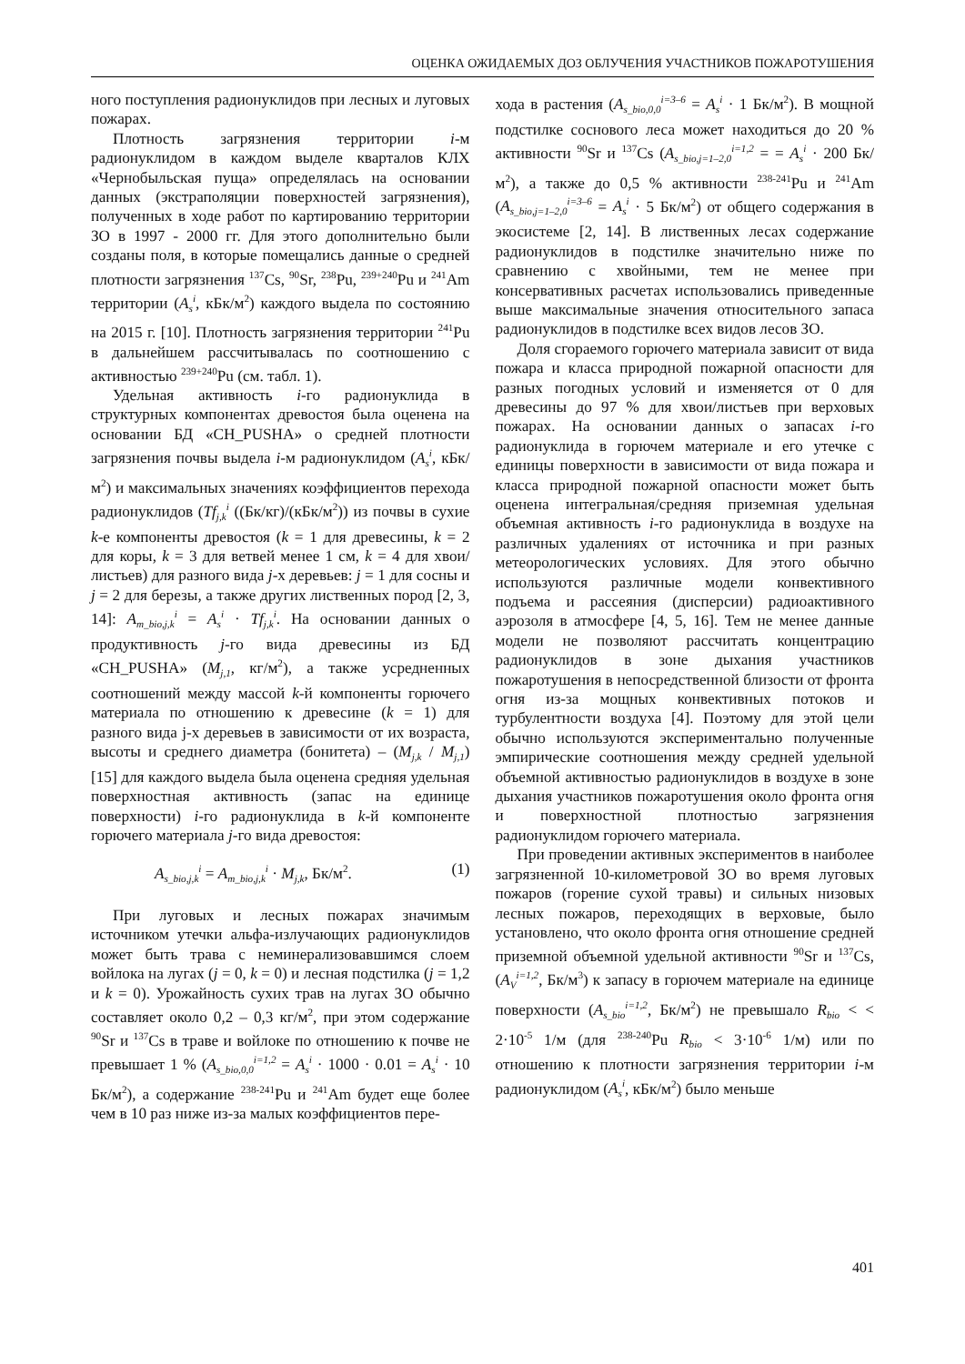ОЦЕНКА ОЖИДАЕМЫХ ДОЗ ОБЛУЧЕНИЯ УЧАСТНИКОВ ПОЖАРОТУШЕНИЯ
ного поступления радионуклидов при лесных и луговых пожарах.
Плотность загрязнения территории i-м радионуклидом в каждом выделе кварталов КЛХ «Чернобыльская пуща» определялась на основании данных (экстраполяции поверхностей загрязнения), полученных в ходе работ по картированию территории ЗО в 1997 - 2000 гг. Для этого дополнительно были созданы поля, в которые помещались данные о средней плотности загрязнения <sup>137</sup>Cs, <sup>90</sup>Sr, <sup>238</sup>Pu, <sup>239+240</sup>Pu и <sup>241</sup>Am территории (A<sub>s</sub><sup>i</sup>, кБк/м<sup>2</sup>) каждого выдела по состоянию на 2015 г. [10]. Плотность загрязнения территории <sup>241</sup>Pu в дальнейшем рассчитывалась по соотношению с активностью <sup>239+240</sup>Pu (см. табл. 1).
Удельная активность i-го радионуклида в структурных компонентах древостоя была оценена на основании БД «CH_PUSHA» о средней плотности загрязнения почвы выдела i-м радионуклидом (A<sub>s</sub><sup>i</sup>, кБк/м<sup>2</sup>) и максимальных значениях коэффициентов перехода радионуклидов (Tf<sub>j,k</sub><sup>i</sup> ((Бк/кг)/(кБк/м<sup>2</sup>)) из почвы в сухие k-е компоненты древостоя (k = 1 для древесины, k = 2 для коры, k = 3 для ветвей менее 1 см, k = 4 для хвои/листьев) для разного вида j-х деревьев: j = 1 для сосны и j = 2 для березы, а также других лиственных пород [2, 3, 14]: A<sub>m_bio,j,k</sub><sup>i</sup> = A<sub>s</sub><sup>i</sup> · Tf<sub>j,k</sub><sup>i</sup>. На основании данных о продуктивность j-го вида древесины из БД «CH_PUSHA» (M<sub>j,1</sub>, кг/м<sup>2</sup>), а также усредненных соотношений между массой k-й компоненты горючего материала по отношению к древесине (k = 1) для разного вида j-х деревьев в зависимости от их возраста, высоты и среднего диаметра (бонитета) – (M<sub>j,k</sub> / M<sub>j,1</sub>) [15] для каждого выдела была оценена средняя удельная поверхностная активность (запас на единице поверхности) i-го радионуклида в k-й компоненте горючего материала j-го вида древостоя:
A<sub>s_bio,j,k</sub><sup>i</sup> = A<sub>m_bio,j,k</sub><sup>i</sup> · M<sub>j,k</sub>, Бк/м<sup>2</sup>. (1)
При луговых и лесных пожарах значимым источником утечки альфа-излучающих радионуклидов может быть трава с неминерализовавшимся слоем войлока на лугах (j = 0, k = 0) и лесная подстилка (j = 1,2 и k = 0). Урожайность сухих трав на лугах ЗО обычно составляет около 0,2 – 0,3 кг/м<sup>2</sup>, при этом содержание <sup>90</sup>Sr и <sup>137</sup>Cs в траве и войлоке по отношению к почве не превышает 1 % (A<sub>s_bio,0,0</sub><sup>i=1,2</sup> = A<sub>s</sub><sup>i</sup> · 1000 · 0.01 = A<sub>s</sub><sup>i</sup> · 10 Бк/м<sup>2</sup>), а содержание <sup>238-241</sup>Pu и <sup>241</sup>Am будет еще более чем в 10 раз ниже из-за малых коэффициентов пере-
хода в растения (A<sub>s_bio,0,0</sub><sup>i=3–6</sup> = A<sub>s</sub><sup>i</sup> · 1 Бк/м<sup>2</sup>). В мощной подстилке соснового леса может находиться до 20 % активности <sup>90</sup>Sr и <sup>137</sup>Cs (A<sub>s_bio,j=1–2,0</sub><sup>i=1,2</sup> = = A<sub>s</sub><sup>i</sup> · 200 Бк/м<sup>2</sup>), а также до 0,5 % активности <sup>238-241</sup>Pu и <sup>241</sup>Am (A<sub>s_bio,j=1–2,0</sub><sup>i=3–6</sup> = A<sub>s</sub><sup>i</sup> · 5 Бк/м<sup>2</sup>) от общего содержания в экосистеме [2, 14]. В лиственных лесах содержание радионуклидов в подстилке значительно ниже по сравнению с хвойными, тем не менее при консервативных расчетах использовались приведенные выше максимальные значения относительного запаса радионуклидов в подстилке всех видов лесов ЗО.
Доля сгораемого горючего материала зависит от вида пожара и класса природной пожарной опасности для разных погодных условий и изменяется от 0 для древесины до 97 % для хвои/листьев при верховых пожарах. На основании данных о запасах i-го радионуклида в горючем материале и его утечке с единицы поверхности в зависимости от вида пожара и класса природной пожарной опасности может быть оценена интегральная/средняя приземная удельная объемная активность i-го радионуклида в воздухе на различных удалениях от источника и при разных метеорологических условиях. Для этого обычно используются различные модели конвективного подъема и рассеяния (дисперсии) радиоактивного аэрозоля в атмосфере [4, 5, 16]. Тем не менее данные модели не позволяют рассчитать концентрацию радионуклидов в зоне дыхания участников пожаротушения в непосредственной близости от фронта огня из-за мощных конвективных потоков и турбулентности воздуха [4]. Поэтому для этой цели обычно используются экспериментально полученные эмпирические соотношения между средней удельной объемной активностью радионуклидов в воздухе в зоне дыхания участников пожаротушения около фронта огня и поверхностной плотностью загрязнения радионуклидом горючего материала.
При проведении активных экспериментов в наиболее загрязненной 10-километровой ЗО во время луговых пожаров (горение сухой травы) и сильных низовых лесных пожаров, переходящих в верховые, было установлено, что около фронта огня отношение средней приземной объемной удельной активности <sup>90</sup>Sr и <sup>137</sup>Cs, (A<sub>V</sub><sup>i=1,2</sup>, Бк/м<sup>3</sup>) к запасу в горючем материале на единице поверхности (A<sub>s_bio</sub><sup>i=1,2</sup>, Бк/м<sup>2</sup>) не превышало R<sub>bio</sub> < < 2·10<sup>-5</sup> 1/м (для <sup>238-240</sup>Pu R<sub>bio</sub> < 3·10<sup>-6</sup> 1/м) или по отношению к плотности загрязнения территории i-м радионуклидом (A<sub>s</sub><sup>i</sup>, кБк/м<sup>2</sup>) было меньше
401